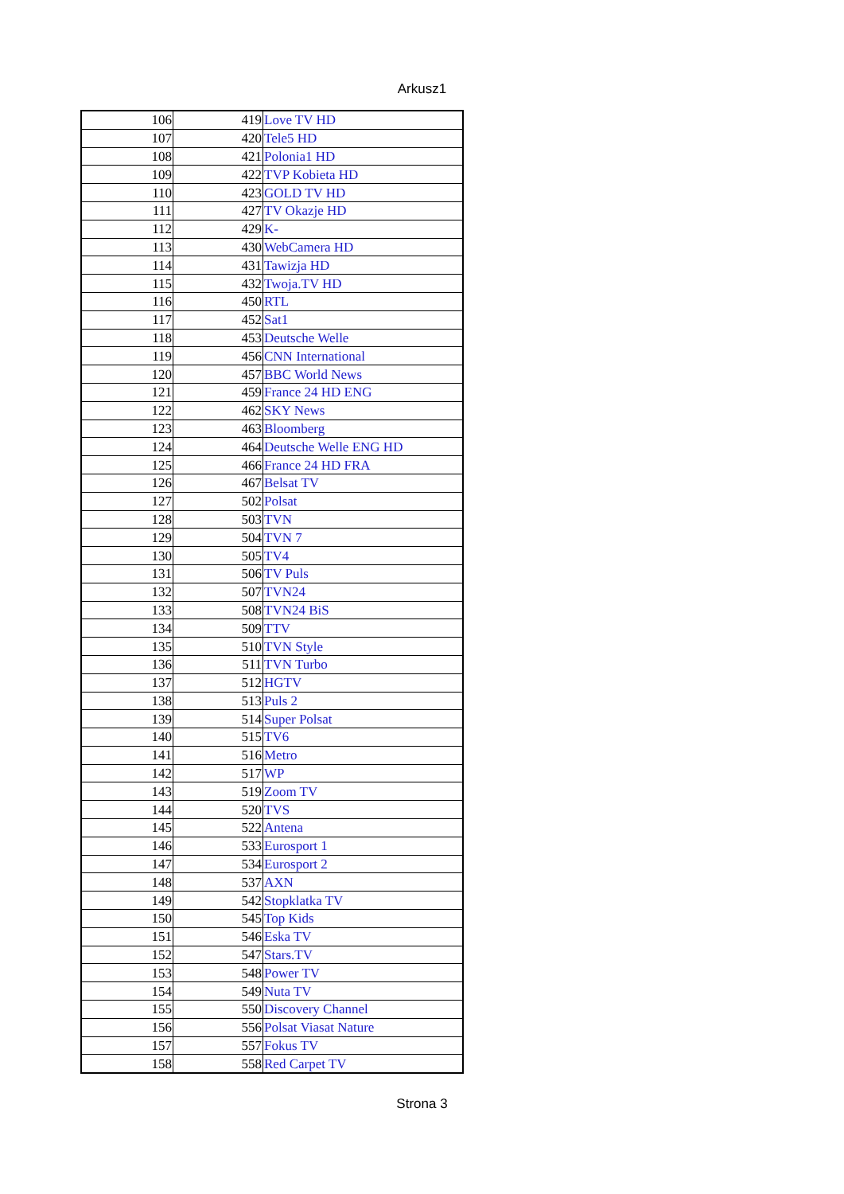Arkusz1
| 106 | 419 | Love TV HD |
| 107 | 420 | Tele5 HD |
| 108 | 421 | Polonia1 HD |
| 109 | 422 | TVP Kobieta HD |
| 110 | 423 | GOLD TV HD |
| 111 | 427 | TV Okazje HD |
| 112 | 429 | K- |
| 113 | 430 | WebCamera HD |
| 114 | 431 | Tawizja HD |
| 115 | 432 | Twoja.TV HD |
| 116 | 450 | RTL |
| 117 | 452 | Sat1 |
| 118 | 453 | Deutsche Welle |
| 119 | 456 | CNN International |
| 120 | 457 | BBC World News |
| 121 | 459 | France 24 HD ENG |
| 122 | 462 | SKY News |
| 123 | 463 | Bloomberg |
| 124 | 464 | Deutsche Welle ENG HD |
| 125 | 466 | France 24 HD FRA |
| 126 | 467 | Belsat TV |
| 127 | 502 | Polsat |
| 128 | 503 | TVN |
| 129 | 504 | TVN 7 |
| 130 | 505 | TV4 |
| 131 | 506 | TV Puls |
| 132 | 507 | TVN24 |
| 133 | 508 | TVN24 BiS |
| 134 | 509 | TTV |
| 135 | 510 | TVN Style |
| 136 | 511 | TVN Turbo |
| 137 | 512 | HGTV |
| 138 | 513 | Puls 2 |
| 139 | 514 | Super Polsat |
| 140 | 515 | TV6 |
| 141 | 516 | Metro |
| 142 | 517 | WP |
| 143 | 519 | Zoom TV |
| 144 | 520 | TVS |
| 145 | 522 | Antena |
| 146 | 533 | Eurosport 1 |
| 147 | 534 | Eurosport 2 |
| 148 | 537 | AXN |
| 149 | 542 | Stopklatka TV |
| 150 | 545 | Top Kids |
| 151 | 546 | Eska TV |
| 152 | 547 | Stars.TV |
| 153 | 548 | Power TV |
| 154 | 549 | Nuta TV |
| 155 | 550 | Discovery Channel |
| 156 | 556 | Polsat Viasat Nature |
| 157 | 557 | Fokus TV |
| 158 | 558 | Red Carpet TV |
Strona 3